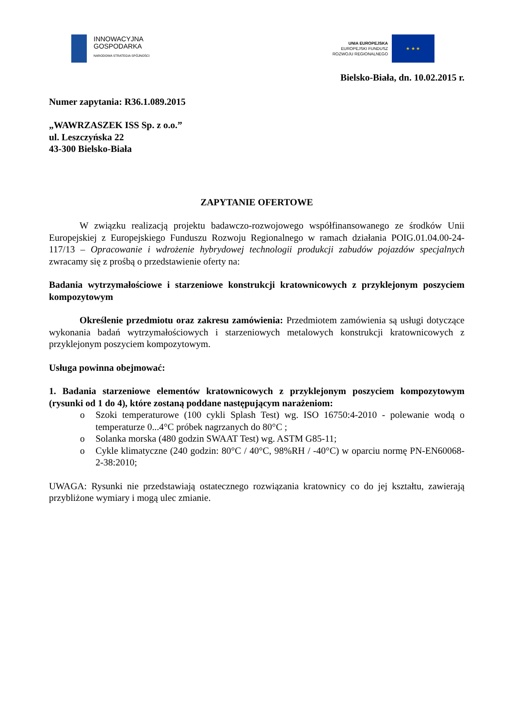INNOWACYJNA
GOSPODARKA
NARODOWA STRATEGIA SPÓJNOŚCI
UNIA EUROPEJSKA
EUROPEJSKI FUNDUSZ
ROZWOJU REGIONALNEGO
★ ★ ★
Bielsko-Biała, dn. 10.02.2015 r.
Numer zapytania: R36.1.089.2015
„WAWRZASZEK ISS Sp. z o.o.”
ul. Leszczyńska 22
43-300 Bielsko-Biała
ZAPYTANIE OFERTOWE
W związku realizacją projektu badawczo-rozwojowego współfinansowanego ze środków Unii Europejskiej z Europejskiego Funduszu Rozwoju Regionalnego w ramach działania POIG.01.04.00-24-117/13 – Opracowanie i wdrożenie hybrydowej technologii produkcji zabudów pojazdów specjalnych zwracamy się z prośbą o przedstawienie oferty na:
Badania wytrzymałościowe i starzeniowe konstrukcji kratownicowych z przyklejonym poszyciem kompozytowym
Określenie przedmiotu oraz zakresu zamówienia: Przedmiotem zamówienia są usługi dotyczące wykonania badań wytrzymałościowych i starzeniowych metalowych konstrukcji kratownicowych z przyklejonym poszyciem kompozytowym.
Usługa powinna obejmować:
1. Badania starzeniowe elementów kratownicowych z przyklejonym poszyciem kompozytowym (rysunki od 1 do 4), które zostaną poddane następującym narażeniom:
o Szoki temperaturowe (100 cykli Splash Test) wg. ISO 16750:4-2010 - polewanie wodą o temperaturze 0...4°C próbek nagrzanych do 80°C ;
o Solanka morska (480 godzin SWAAT Test) wg. ASTM G85-11;
o Cykle klimatyczne (240 godzin: 80°C / 40°C, 98%RH / -40°C) w oparciu normę PN-EN60068-2-38:2010;
UWAGA: Rysunki nie przedstawiają ostatecznego rozwiązania kratownicy co do jej kształtu, zawierają przybliżone wymiary i mogą ulec zmianie.